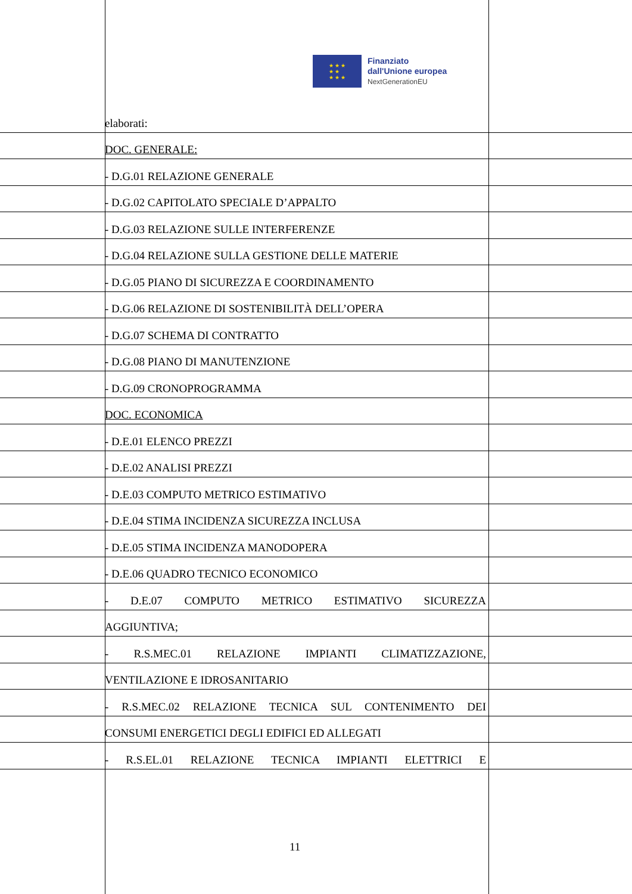★ ★ ★
★ ★
★ ★ ★
Finanziato
dall'Unione europea
NextGenerationEU
elaborati:
DOC. GENERALE:
- D.G.01 RELAZIONE GENERALE
- D.G.02 CAPITOLATO SPECIALE D’APPALTO
- D.G.03 RELAZIONE SULLE INTERFERENZE
- D.G.04 RELAZIONE SULLA GESTIONE DELLE MATERIE
- D.G.05 PIANO DI SICUREZZA E COORDINAMENTO
- D.G.06 RELAZIONE DI SOSTENIBILITÀ DELL’OPERA
- D.G.07 SCHEMA DI CONTRATTO
- D.G.08 PIANO DI MANUTENZIONE
- D.G.09 CRONOPROGRAMMA
DOC. ECONOMICA
- D.E.01 ELENCO PREZZI
- D.E.02 ANALISI PREZZI
- D.E.03 COMPUTO METRICO ESTIMATIVO
- D.E.04 STIMA INCIDENZA SICUREZZA INCLUSA
- D.E.05 STIMA INCIDENZA MANODOPERA
- D.E.06 QUADRO TECNICO ECONOMICO
- D.E.07 COMPUTO METRICO ESTIMATIVO SICUREZZA
AGGIUNTIVA;
- R.S.MEC.01 RELAZIONE IMPIANTI CLIMATIZZAZIONE,
VENTILAZIONE E IDROSANITARIO
- R.S.MEC.02 RELAZIONE TECNICA SUL CONTENIMENTO DEI
CONSUMI ENERGETICI DEGLI EDIFICI ED ALLEGATI
- R.S.EL.01 RELAZIONE TECNICA IMPIANTI ELETTRICI E
11